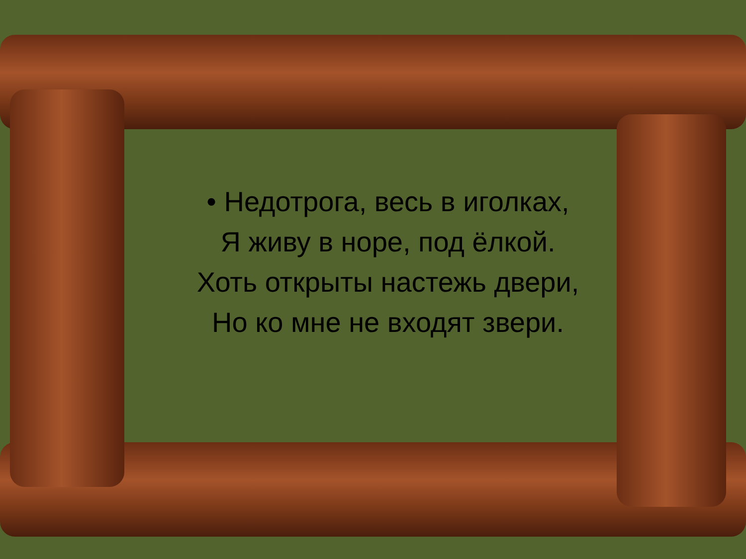• Недотрога, весь в иголках,
Я живу в норе, под ёлкой.
Хоть открыты настежь двери,
Но ко мне не входят звери.